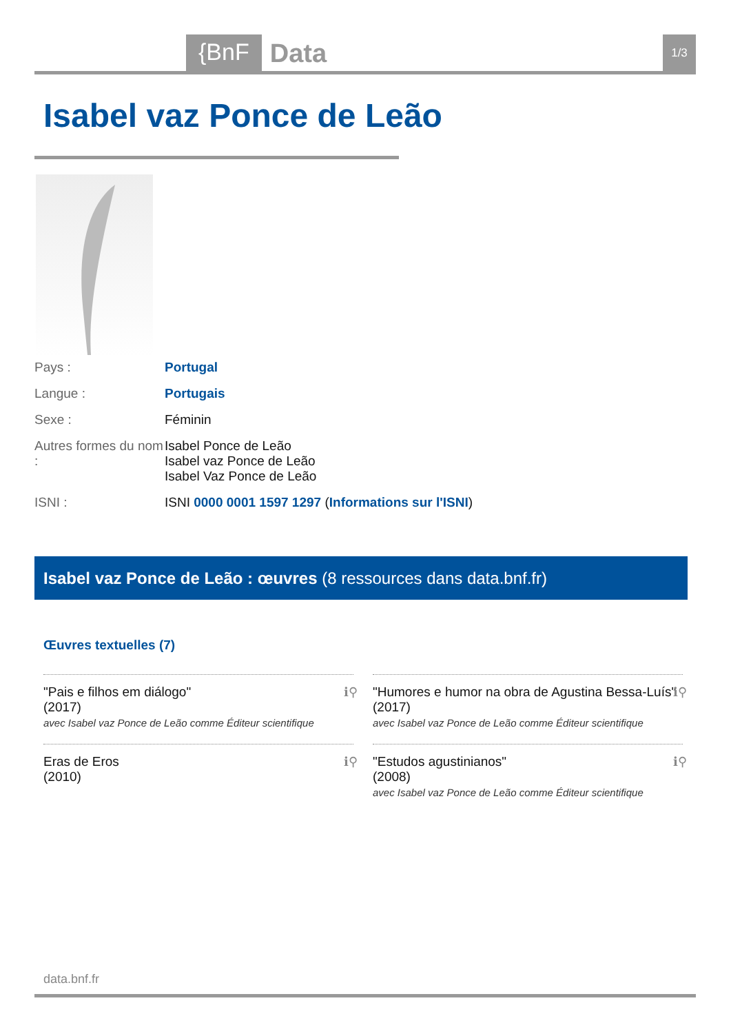{BnF Data 1/3
Isabel vaz Ponce de Leão
Pays : Portugal
Langue : Portugais
Sexe : Féminin
Autres formes du nom : Isabel Ponce de Leão
Isabel vaz Ponce de Leão
Isabel Vaz Ponce de Leão
ISNI : ISNI 0000 0001 1597 1297 (Informations sur l'ISNI)
Isabel vaz Ponce de Leão : œuvres (8 ressources dans data.bnf.fr)
Œuvres textuelles (7)
"Pais e filhos em diálogo"
(2017)
avec Isabel vaz Ponce de Leão comme Éditeur scientifique
ℹ⚲
"Humores e humor na obra de Agustina Bessa-Luís"
(2017)
avec Isabel vaz Ponce de Leão comme Éditeur scientifique
ℹ⚲
Eras de Eros
(2010)
ℹ⚲
"Estudos agustinianos"
(2008)
avec Isabel vaz Ponce de Leão comme Éditeur scientifique
ℹ⚲
data.bnf.fr